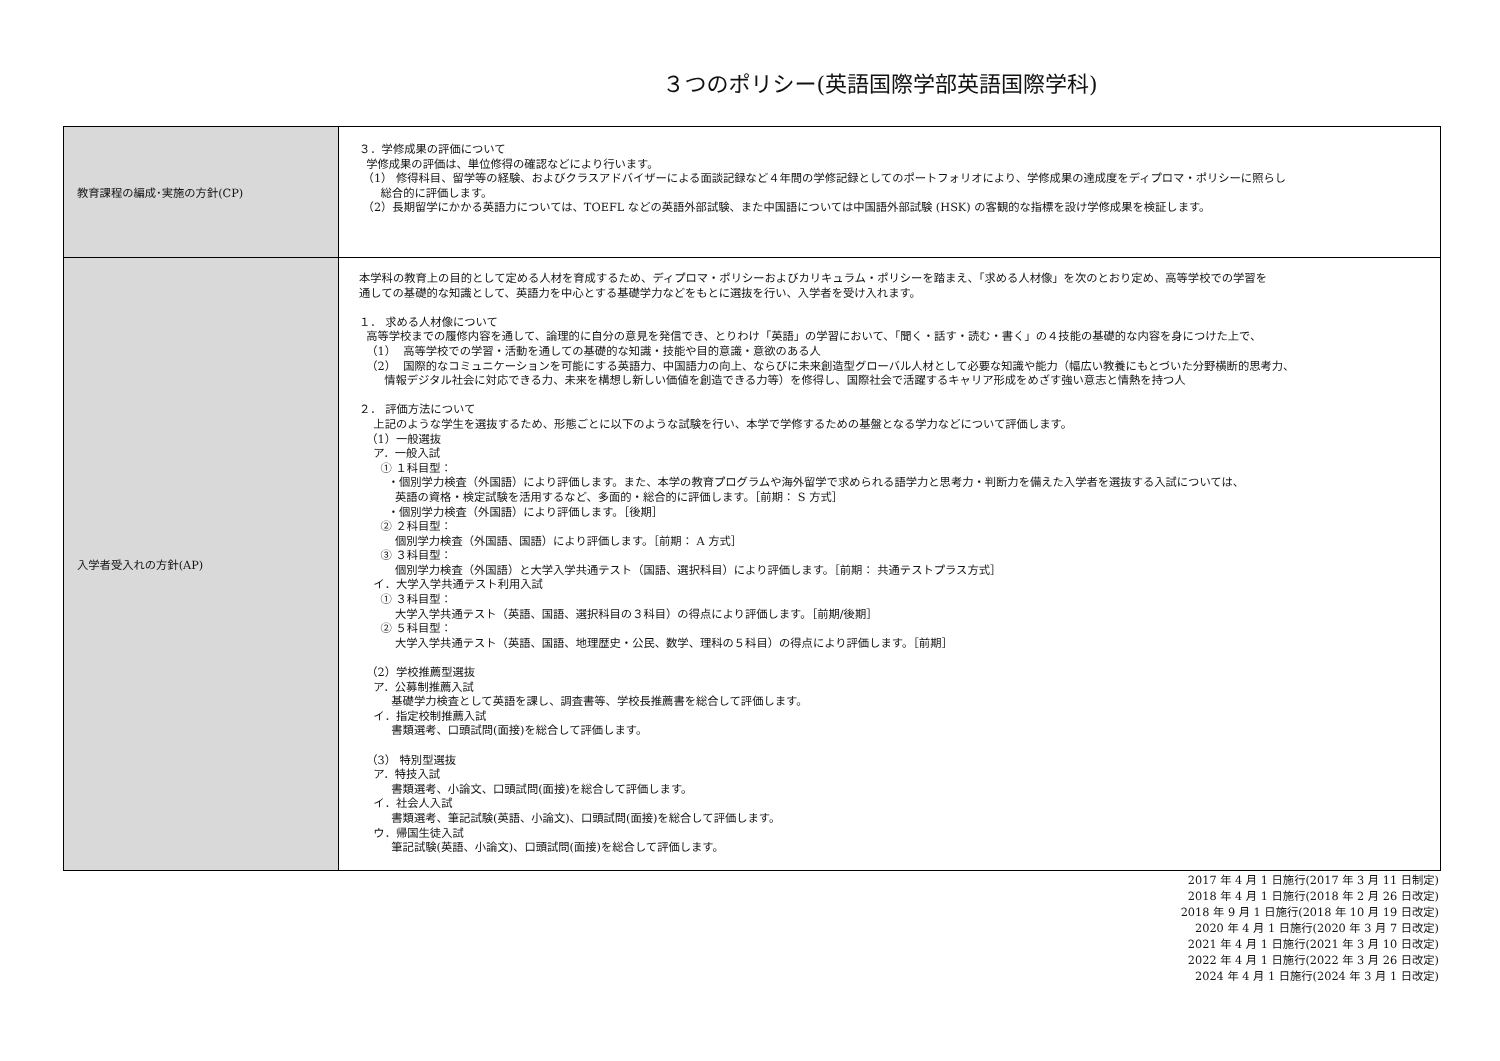３つのポリシー(英語国際学部英語国際学科)
| 教育課程の編成･実施の方針(CP) | ３．学修成果の評価について 学修成果の評価は、単位修得の確認などにより行います。 （1） 修得科目、留学等の経験、およびクラスアドバイザーによる面談記録など４年間の学修記録としてのポートフォリオにより、学修成果の達成度をディプロマ・ポリシーに照らし 総合的に評価します。 （2）長期留学にかかる英語力については、TOEFL などの英語外部試験、また中国語については中国語外部試験 (HSK) の客観的な指標を設け学修成果を検証します。 |
| 入学者受入れの方針(AP) | 本学科の教育上の目的として定める人材を育成するため、ディプロマ・ポリシーおよびカリキュラム・ポリシーを踏まえ、「求める人材像」を次のとおり定め、高等学校での学習を 通しての基礎的な知識として、英語力を中心とする基礎学力などをもとに選抜を行い、入学者を受け入れます。 １． 求める人材像について 高等学校までの履修内容を通して、論理的に自分の意見を発信でき、とりわけ「英語」の学習において、「聞く・話す・読む・書く」の４技能の基礎的な内容を身につけた上で、 （1） 高等学校での学習・活動を通しての基礎的な知識・技能や目的意識・意欲のある人 （2） 国際的なコミュニケーションを可能にする英語力、中国語力の向上、ならびに未来創造型グローバル人材として必要な知識や能力（幅広い教養にもとづいた分野横断的思考力、 情報デジタル社会に対応できる力、未来を構想し新しい価値を創造できる力等）を修得し、国際社会で活躍するキャリア形成をめざす強い意志と情熱を持つ人 ２． 評価方法について 上記のような学生を選抜するため、形態ごとに以下のような試験を行い、本学で学修するための基盤となる学力などについて評価します。 （1）一般選抜 ア．一般入試 ① １科目型： ・個別学力検査（外国語）により評価します。また、本学の教育プログラムや海外留学で求められる語学力と思考力・判断力を備えた入学者を選抜する入試については、 英語の資格・検定試験を活用するなど、多面的・総合的に評価します。［前期： S 方式］ ・個別学力検査（外国語）により評価します。［後期］ ② ２科目型： 個別学力検査（外国語、国語）により評価します。［前期： A 方式］ ③ ３科目型： 個別学力検査（外国語）と大学入学共通テスト（国語、選択科目）により評価します。［前期： 共通テストプラス方式］ イ．大学入学共通テスト利用入試 ① ３科目型： 大学入学共通テスト（英語、国語、選択科目の３科目）の得点により評価します。［前期/後期］ ② ５科目型： 大学入学共通テスト（英語、国語、地理歴史・公民、数学、理科の５科目）の得点により評価します。［前期］ （2）学校推薦型選抜 ア．公募制推薦入試 基礎学力検査として英語を課し、調査書等、学校長推薦書を総合して評価します。 イ．指定校制推薦入試 書類選考、口頭試問(面接)を総合して評価します。 （3） 特別型選抜 ア．特技入試 書類選考、小論文、口頭試問(面接)を総合して評価します。 イ．社会人入試 書類選考、筆記試験(英語、小論文)、口頭試問(面接)を総合して評価します。 ウ．帰国生徒入試 筆記試験(英語、小論文)、口頭試問(面接)を総合して評価します。 |
2017 年 4 月 1 日施行(2017 年 3 月 11 日制定)
2018 年 4 月 1 日施行(2018 年 2 月 26 日改定)
2018 年 9 月 1 日施行(2018 年 10 月 19 日改定)
2020 年 4 月 1 日施行(2020 年 3 月 7 日改定)
2021 年 4 月 1 日施行(2021 年 3 月 10 日改定)
2022 年 4 月 1 日施行(2022 年 3 月 26 日改定)
2024 年 4 月 1 日施行(2024 年 3 月 1 日改定)